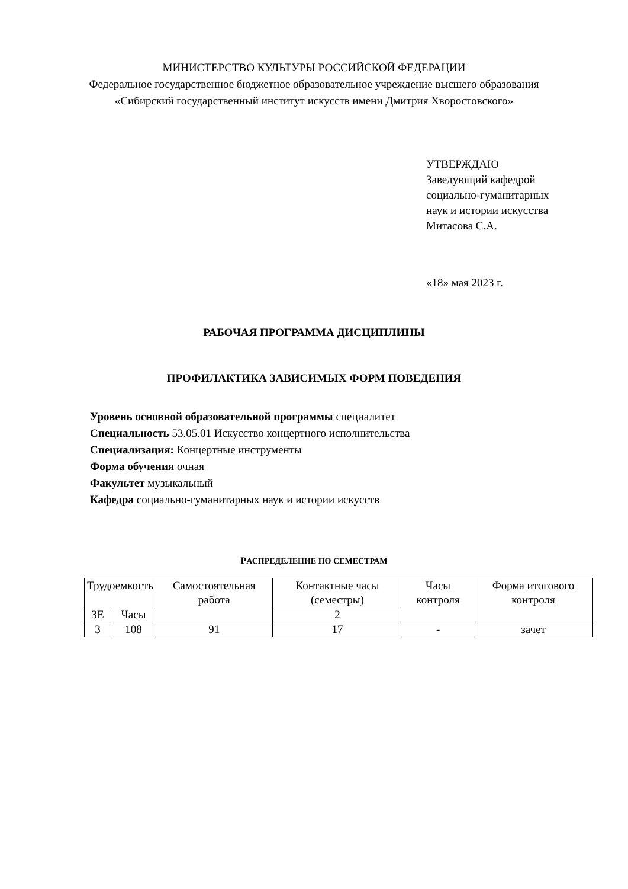МИНИСТЕРСТВО КУЛЬТУРЫ РОССИЙСКОЙ ФЕДЕРАЦИИ
Федеральное государственное бюджетное образовательное учреждение высшего образования
«Сибирский государственный институт искусств имени Дмитрия Хворостовского»
УТВЕРЖДАЮ
Заведующий кафедрой
социально-гуманитарных
наук и истории искусства
Митасова С.А.
«18» мая 2023 г.
РАБОЧАЯ ПРОГРАММА ДИСЦИПЛИНЫ
ПРОФИЛАКТИКА ЗАВИСИМЫХ ФОРМ ПОВЕДЕНИЯ
Уровень основной образовательной программы специалитет
Специальность 53.05.01 Искусство концертного исполнительства
Специализация: Концертные инструменты
Форма обучения очная
Факультет музыкальный
Кафедра социально-гуманитарных наук и истории искусств
РАСПРЕДЕЛЕНИЕ ПО СЕМЕСТРАМ
| Трудоемкость | | Самостоятельная работа | Контактные часы (семестры) | Часы контроля | Форма итогового контроля |
| ЗЕ | Часы | | 2 | | |
| 3 | 108 | 91 | 17 | - | зачет |